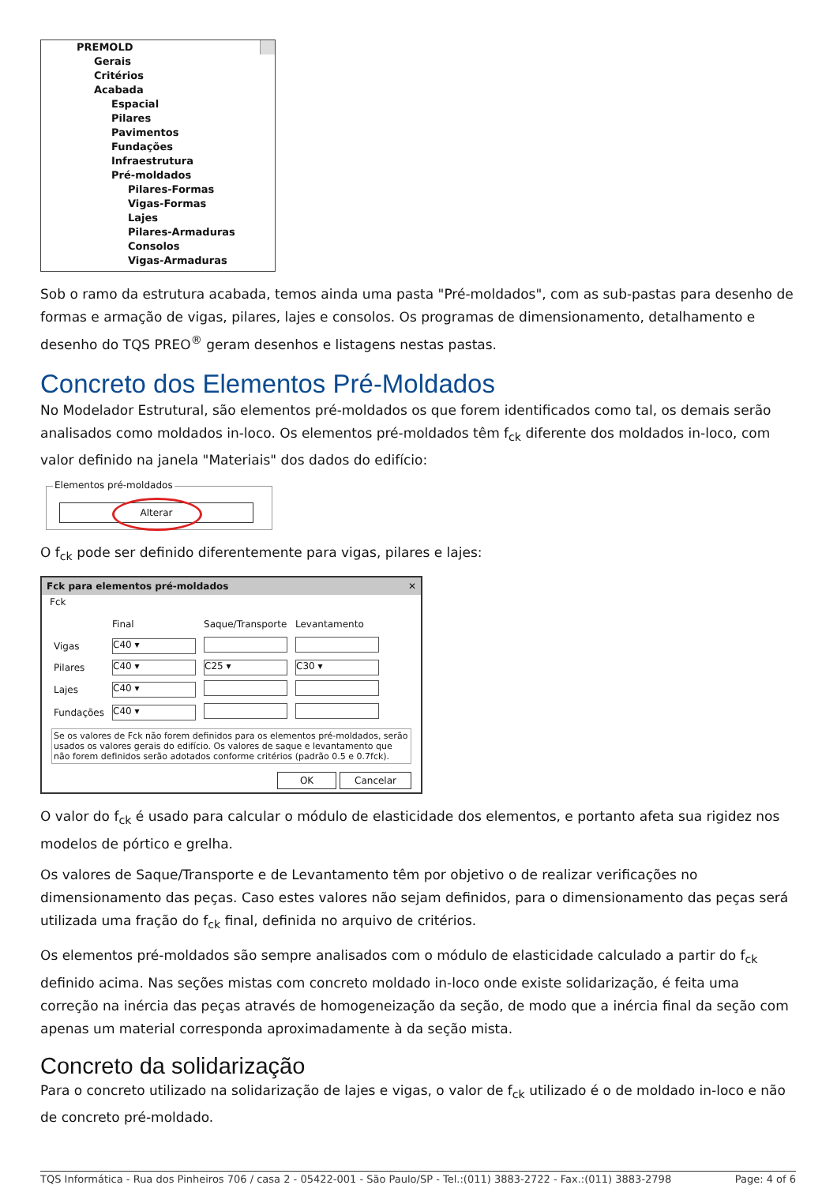PREMOLD
Gerais
Critérios
Acabada
Espacial
Pilares
Pavimentos
Fundações
Infraestrutura
Pré-moldados
Pilares-Formas
Vigas-Formas
Lajes
Pilares-Armaduras
Consolos
Vigas-Armaduras
Sob o ramo da estrutura acabada, temos ainda uma pasta "Pré-moldados", com as sub-pastas para desenho de formas e armação de vigas, pilares, lajes e consolos. Os programas de dimensionamento, detalhamento e desenho do TQS PREO<sup>®</sup> geram desenhos e listagens nestas pastas.
Concreto dos Elementos Pré-Moldados
No Modelador Estrutural, são elementos pré-moldados os que forem identificados como tal, os demais serão analisados como moldados in-loco. Os elementos pré-moldados têm f<sub>ck</sub> diferente dos moldados in-loco, com valor definido na janela "Materiais" dos dados do edifício:
Elementos pré-moldados
Alterar
O f<sub>ck</sub> pode ser definido diferentemente para vigas, pilares e lajes:
Fck para elementos pré-moldados ✕
Fck
| | Final | Saque/Transporte | Levantamento |
| --- | --- | --- | --- |
| Vigas | C40 ▾ | | |
| Pilares | C40 ▾ | C25 ▾ | C30 ▾ |
| Lajes | C40 ▾ | | |
| Fundações | C40 ▾ | | |
Se os valores de Fck não forem definidos para os elementos pré-moldados, serão usados os valores gerais do edifício. Os valores de saque e levantamento que não forem definidos serão adotados conforme critérios (padrão 0.5 e 0.7fck).
OK Cancelar
O valor do f<sub>ck</sub> é usado para calcular o módulo de elasticidade dos elementos, e portanto afeta sua rigidez nos modelos de pórtico e grelha.
Os valores de Saque/Transporte e de Levantamento têm por objetivo o de realizar verificações no dimensionamento das peças. Caso estes valores não sejam definidos, para o dimensionamento das peças será utilizada uma fração do f<sub>ck</sub> final, definida no arquivo de critérios.
Os elementos pré-moldados são sempre analisados com o módulo de elasticidade calculado a partir do f<sub>ck</sub> definido acima. Nas seções mistas com concreto moldado in-loco onde existe solidarização, é feita uma correção na inércia das peças através de homogeneização da seção, de modo que a inércia final da seção com apenas um material corresponda aproximadamente à da seção mista.
Concreto da solidarização
Para o concreto utilizado na solidarização de lajes e vigas, o valor de f<sub>ck</sub> utilizado é o de moldado in-loco e não de concreto pré-moldado.
TQS Informática - Rua dos Pinheiros 706 / casa 2 - 05422-001 - São Paulo/SP - Tel.:(011) 3883-2722 - Fax.:(011) 3883-2798 Page: 4 of 6